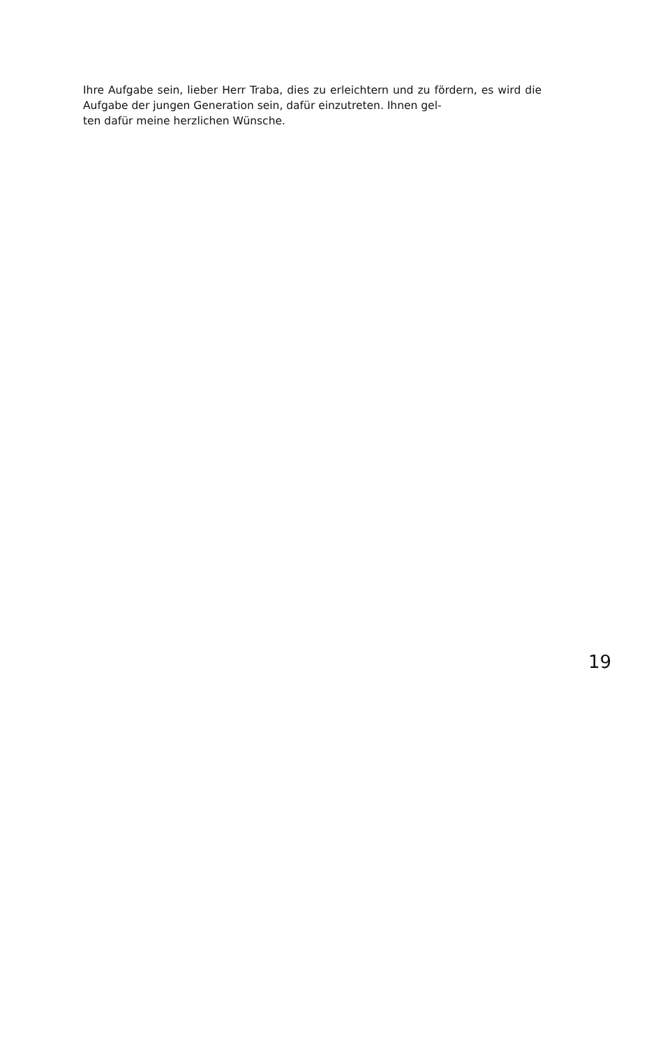Ihre Aufgabe sein, lieber Herr Traba, dies zu erleichtern und zu fördern, es wird die Aufgabe der jungen Generation sein, dafür einzutreten. Ihnen gel-
ten dafür meine herzlichen Wünsche.
19